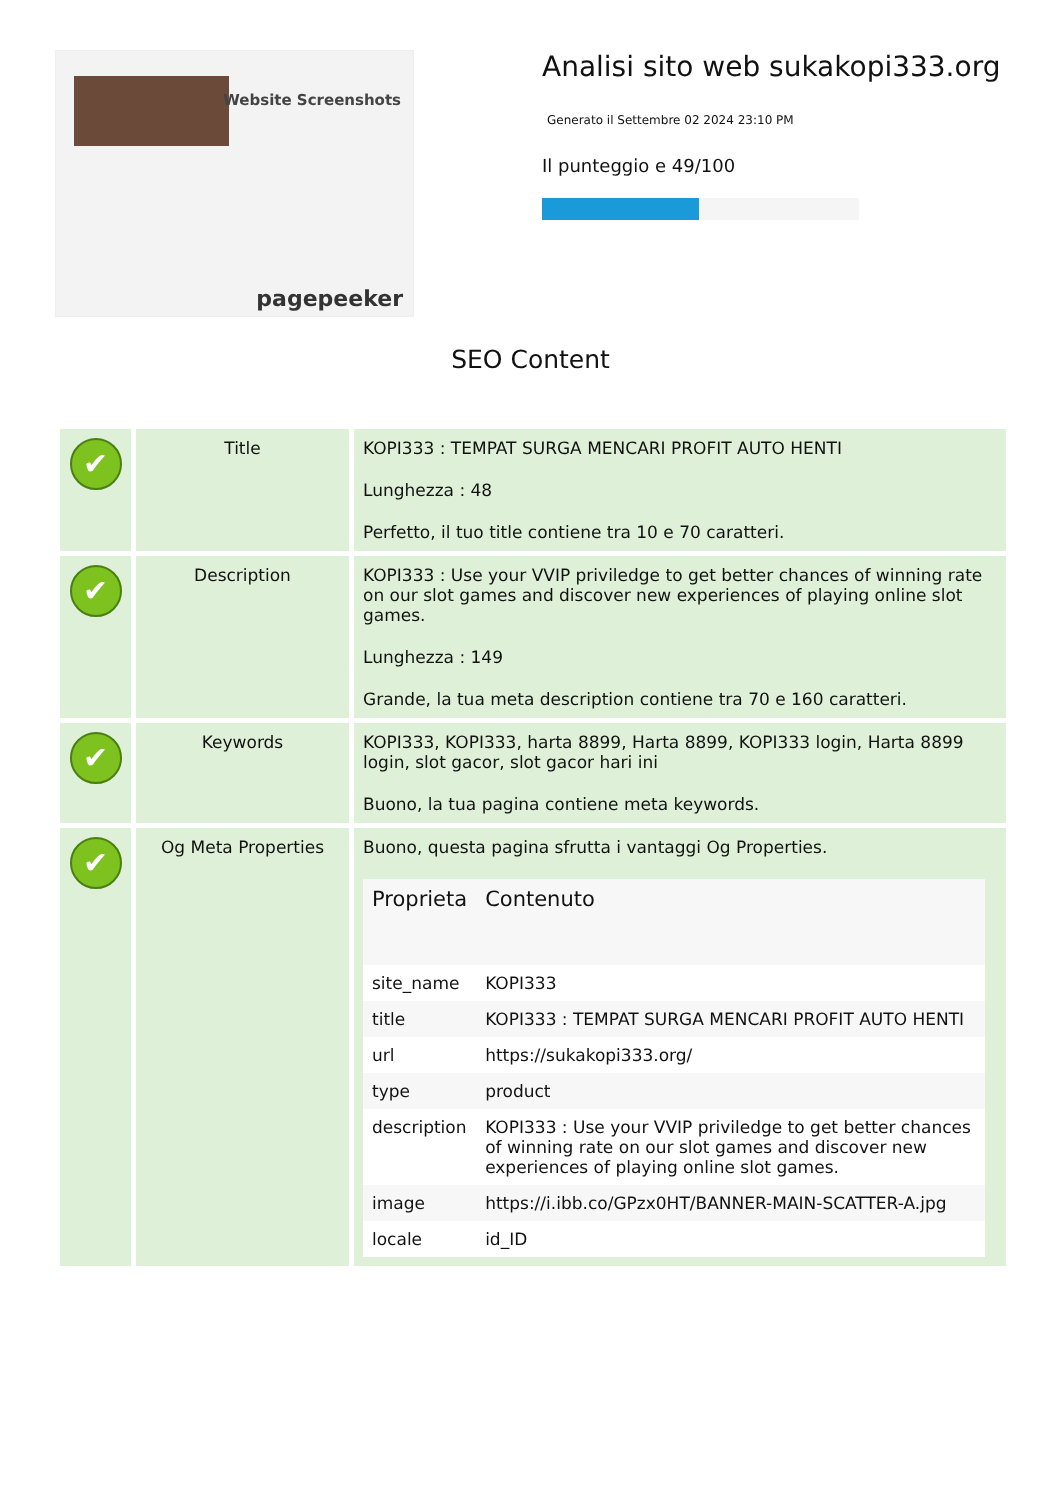Website Screenshots
pagepeeker
Analisi sito web sukakopi333.org
Generato il Settembre 02 2024 23:10 PM
Il punteggio e 49/100
SEO Content
| ✔ | Title | KOPI333 : TEMPAT SURGA MENCARI PROFIT AUTO HENTI Lunghezza : 48 Perfetto, il tuo title contiene tra 10 e 70 caratteri. |
| ✔ | Description | KOPI333 : Use your VVIP priviledge to get better chances of winning rate on our slot games and discover new experiences of playing online slot games. Lunghezza : 149 Grande, la tua meta description contiene tra 70 e 160 caratteri. |
| ✔ | Keywords | KOPI333, KOPI333, harta 8899, Harta 8899, KOPI333 login, Harta 8899 login, slot gacor, slot gacor hari ini Buono, la tua pagina contiene meta keywords. |
| ✔ | Og Meta Properties | Buono, questa pagina sfrutta i vantaggi Og Properties. / Proprieta / Contenuto / / --- / --- / / site_name / KOPI333 / / title / KOPI333 : TEMPAT SURGA MENCARI PROFIT AUTO HENTI / / url / https://sukakopi333.org/ / / type / product / / description / KOPI333 : Use your VVIP priviledge to get better chances of winning rate on our slot games and discover new experiences of playing online slot games. / / image / https://i.ibb.co/GPzx0HT/BANNER-MAIN-SCATTER-A.jpg / / locale / id_ID / |